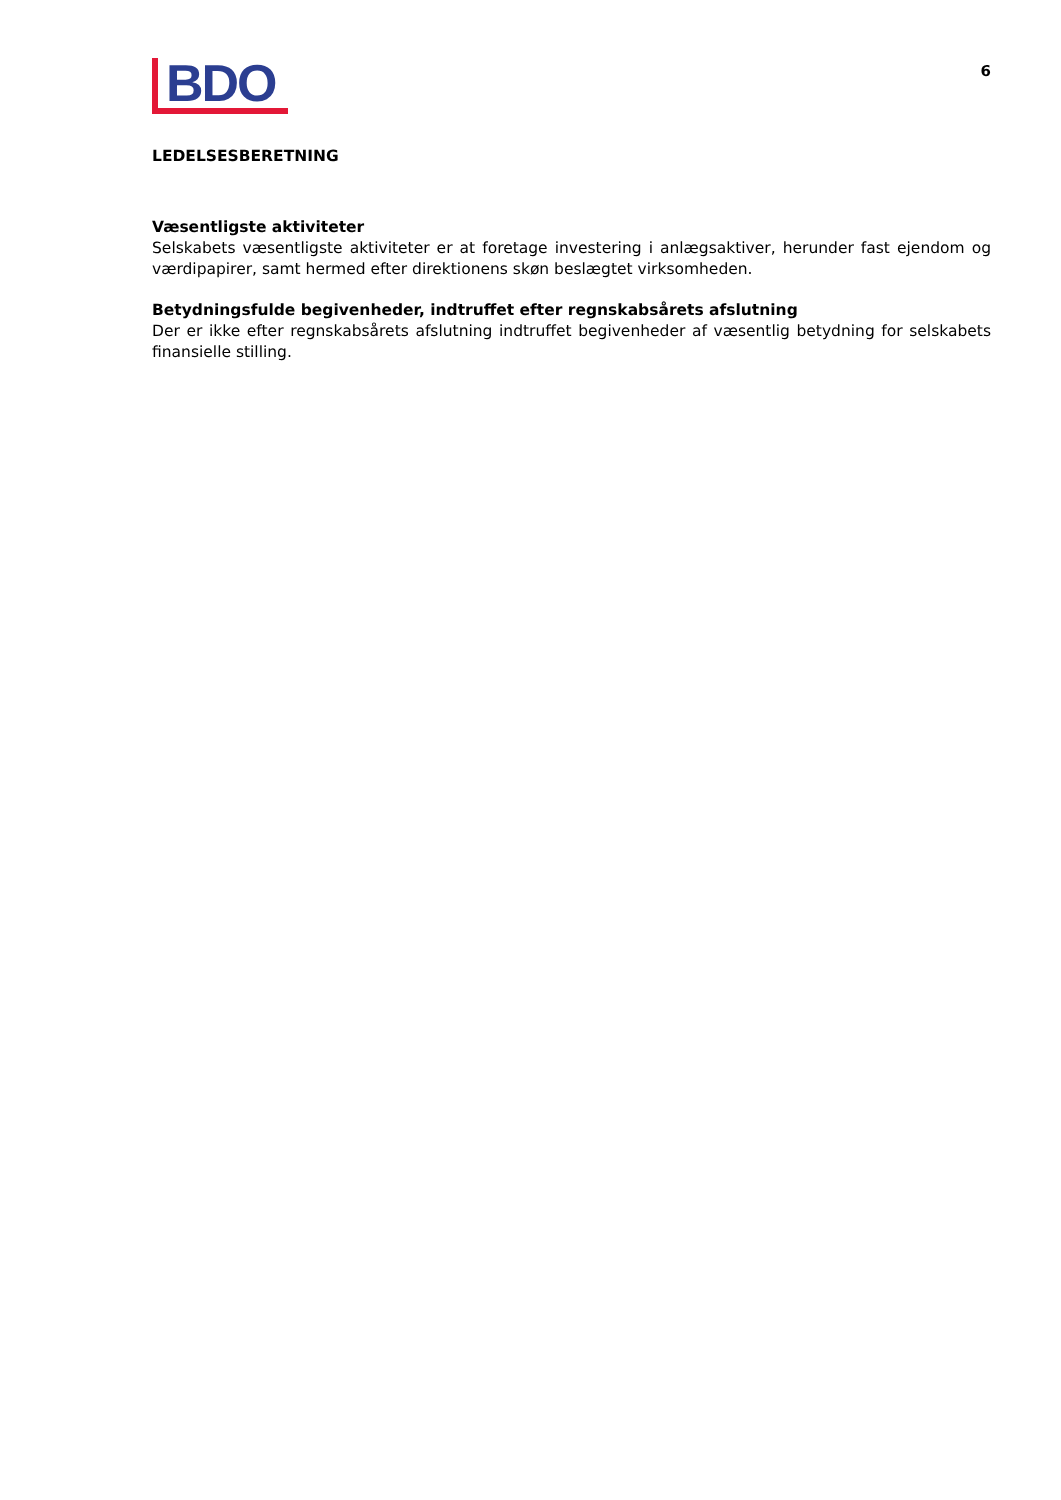BDO
6
LEDELSESBERETNING
Væsentligste aktiviteter
Selskabets væsentligste aktiviteter er at foretage investering i anlægsaktiver, herunder fast ejendom og værdipapirer, samt hermed efter direktionens skøn beslægtet virksomheden.
Betydningsfulde begivenheder, indtruffet efter regnskabsårets afslutning
Der er ikke efter regnskabsårets afslutning indtruffet begivenheder af væsentlig betydning for selskabets finansielle stilling.